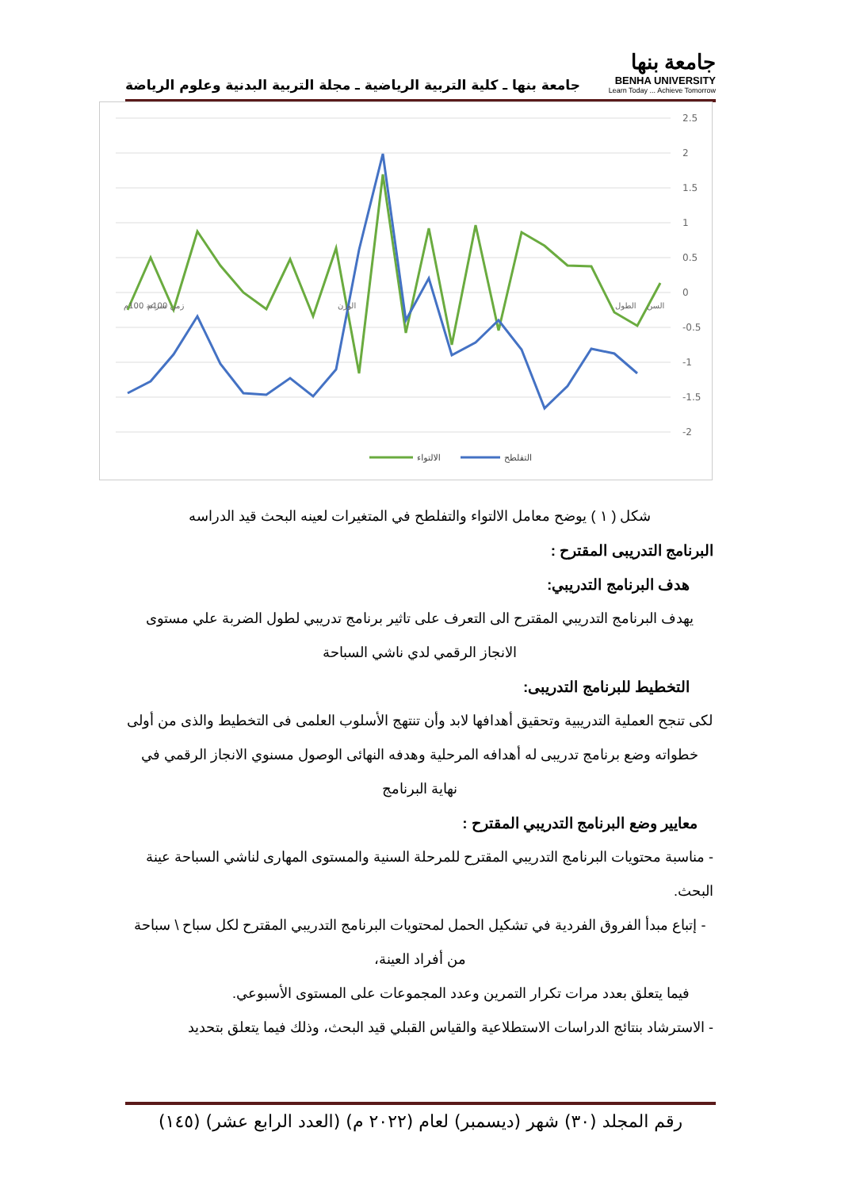جامعة بنها ـ كلية التربية الرياضية ـ مجلة التربية البدنية وعلوم الرياضة
جامعة بنها
BENHA UNIVERSITY
Learn Today ... Achieve Tomorrow
2.5
2
1.5
1
0.5
0
-0.5
-1
-1.5
-2
الالتواء
التفلطح
سرعة 100م
زمن 100م
الوزن
الطول
السن
شكل ( ١ ) يوضح معامل الالتواء والتفلطح في المتغيرات لعينه البحث قيد الدراسه
البرنامج التدريبى المقترح :
هدف البرنامج التدريبي:
يهدف البرنامج التدريبي المقترح الى التعرف على تاثير برنامج تدريبي لطول الضربة علي مستوى الانجاز الرقمي لدي ناشي السباحة
التخطيط للبرنامج التدريبى:
لكى تنجح العملية التدريبية وتحقيق أهدافها لابد وأن تنتهج الأسلوب العلمى فى التخطيط والذى من أولى خطواته وضع برنامج تدريبى له أهدافه المرحلية وهدفه النهائى الوصول مسنوي الانجاز الرقمي في نهاية البرنامج
معايير وضع البرنامج التدريبي المقترح :
- مناسبة محتويات البرنامج التدريبي المقترح للمرحلة السنية والمستوى المهارى لناشي السباحة عينة البحث.
- إتباع مبدأ الفروق الفردية في تشكيل الحمل لمحتويات البرنامج التدريبي المقترح لكل سباح \ سباحة من أفراد العينة،
فيما يتعلق بعدد مرات تكرار التمرين وعدد المجموعات على المستوى الأسبوعي.
- الاسترشاد بنتائج الدراسات الاستطلاعية والقياس القبلي قيد البحث، وذلك فيما يتعلق بتحديد
رقم المجلد (٣٠) شهر (ديسمبر) لعام (٢٠٢٢ م) (العدد الرابع عشر) (١٤٥)